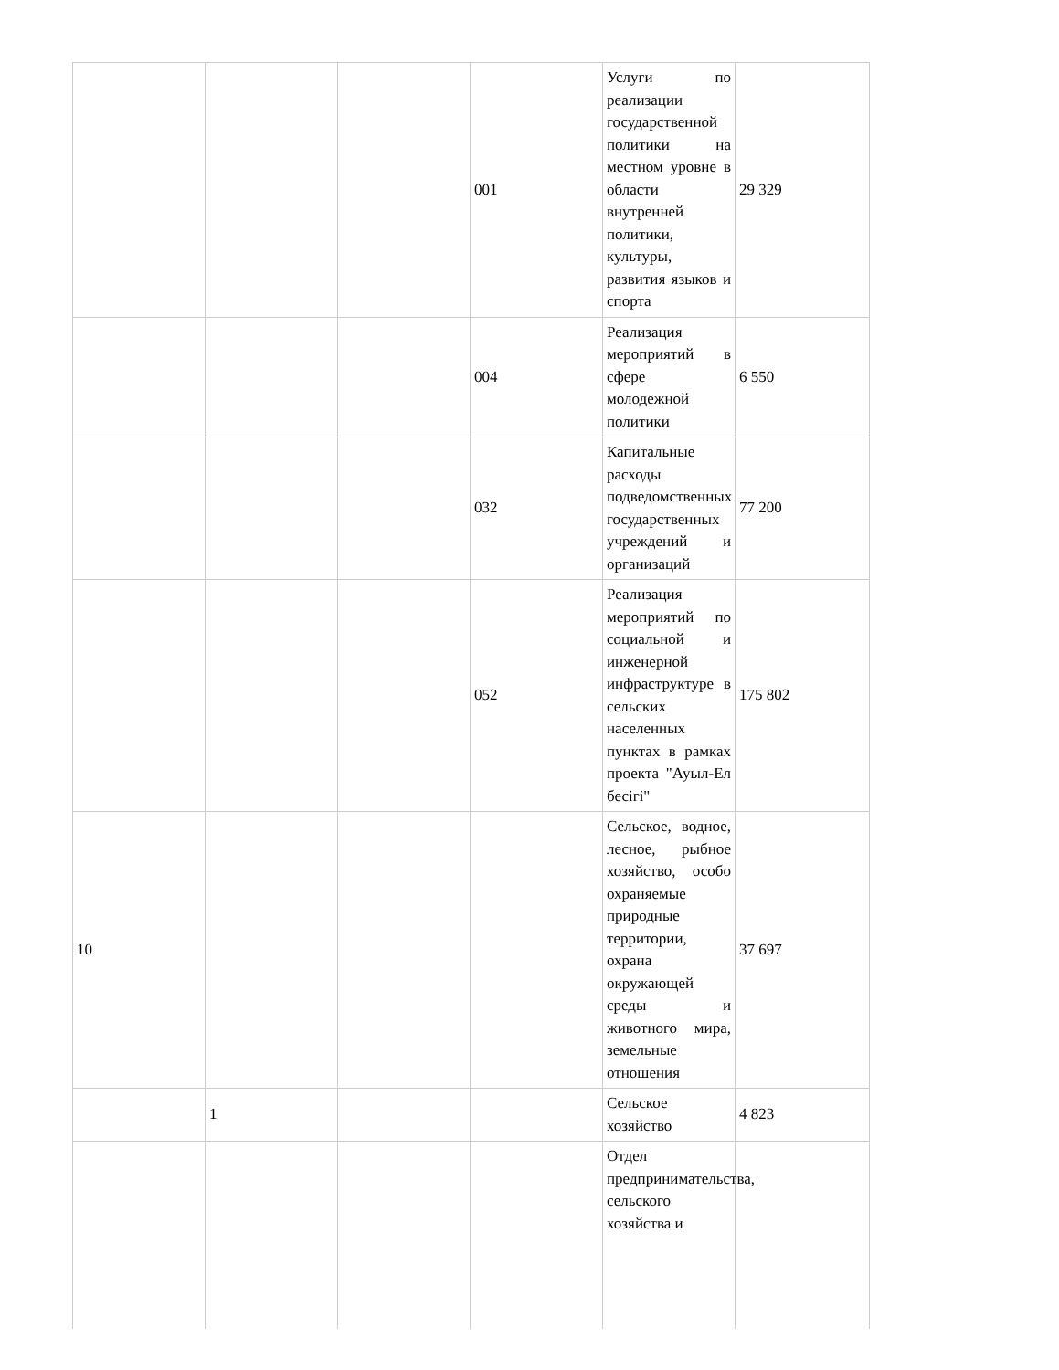| | | | 001 | Услуги по реализации государственной политики на местном уровне в области внутренней политики, культуры, развития языков и спорта | 29 329 |
| | | | 004 | Реализация мероприятий в сфере молодежной политики | 6 550 |
| | | | 032 | Капитальные расходы подведомственных государственных учреждений и организаций | 77 200 |
| | | | 052 | Реализация мероприятий по социальной и инженерной инфраструктуре в сельских населенных пунктах в рамках проекта "Ауыл-Ел бесігі" | 175 802 |
| 10 | | | | Сельское, водное, лесное, рыбное хозяйство, особо охраняемые природные территории, охрана окружающей среды и животного мира, земельные отношения | 37 697 |
| | 1 | | | Сельское хозяйство | 4 823 |
| | | | | Отдел предпринимательства, сельского хозяйства и | |